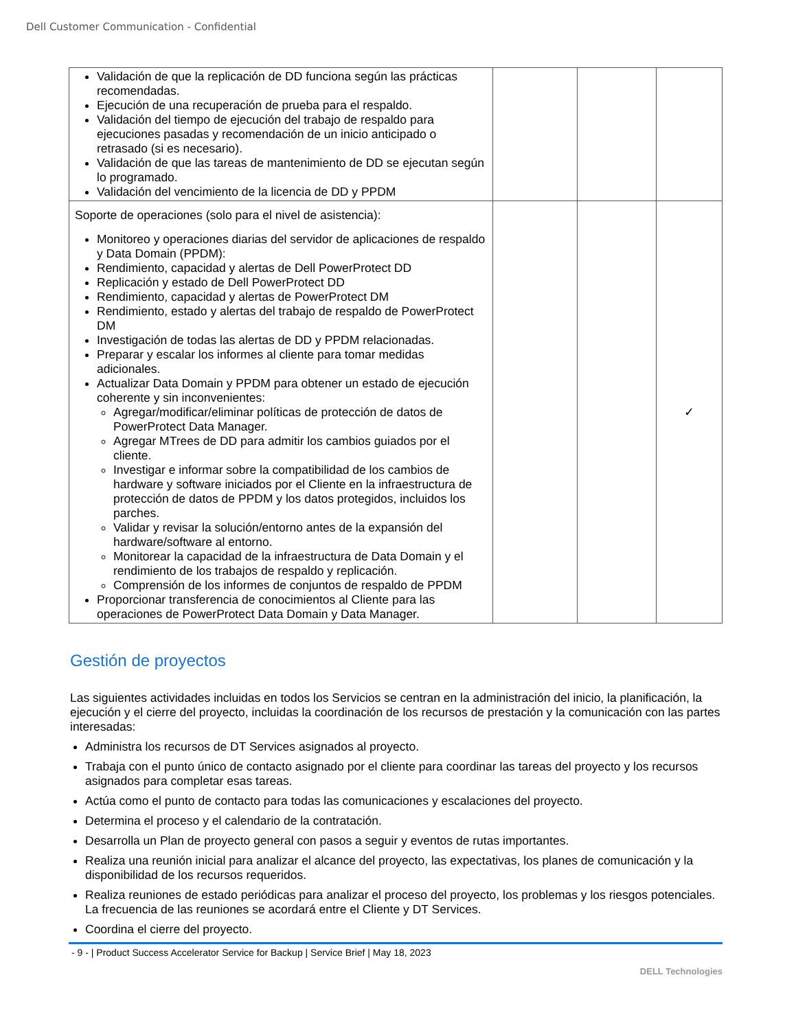Dell Customer Communication - Confidential
| Validación de que la replicación de DD funciona según las prácticas recomendadas. Ejecución de una recuperación de prueba para el respaldo. Validación del tiempo de ejecución del trabajo de respaldo para ejecuciones pasadas y recomendación de un inicio anticipado o retrasado (si es necesario). Validación de que las tareas de mantenimiento de DD se ejecutan según lo programado. Validación del vencimiento de la licencia de DD y PPDM | | | |
| Soporte de operaciones (solo para el nivel de asistencia): Monitoreo y operaciones diarias del servidor de aplicaciones de respaldo y Data Domain (PPDM): Rendimiento, capacidad y alertas de Dell PowerProtect DD Replicación y estado de Dell PowerProtect DD Rendimiento, capacidad y alertas de PowerProtect DM Rendimiento, estado y alertas del trabajo de respaldo de PowerProtect DM Investigación de todas las alertas de DD y PPDM relacionadas. Preparar y escalar los informes al cliente para tomar medidas adicionales. Actualizar Data Domain y PPDM para obtener un estado de ejecución coherente y sin inconvenientes: Agregar/modificar/eliminar políticas de protección de datos de PowerProtect Data Manager. Agregar MTrees de DD para admitir los cambios guiados por el cliente. Investigar e informar sobre la compatibilidad de los cambios de hardware y software iniciados por el Cliente en la infraestructura de protección de datos de PPDM y los datos protegidos, incluidos los parches. Validar y revisar la solución/entorno antes de la expansión del hardware/software al entorno. Monitorear la capacidad de la infraestructura de Data Domain y el rendimiento de los trabajos de respaldo y replicación. Comprensión de los informes de conjuntos de respaldo de PPDM Proporcionar transferencia de conocimientos al Cliente para las operaciones de PowerProtect Data Domain y Data Manager. | | | ✓ |
Gestión de proyectos
Las siguientes actividades incluidas en todos los Servicios se centran en la administración del inicio, la planificación, la ejecución y el cierre del proyecto, incluidas la coordinación de los recursos de prestación y la comunicación con las partes interesadas:
Administra los recursos de DT Services asignados al proyecto.
Trabaja con el punto único de contacto asignado por el cliente para coordinar las tareas del proyecto y los recursos asignados para completar esas tareas.
Actúa como el punto de contacto para todas las comunicaciones y escalaciones del proyecto.
Determina el proceso y el calendario de la contratación.
Desarrolla un Plan de proyecto general con pasos a seguir y eventos de rutas importantes.
Realiza una reunión inicial para analizar el alcance del proyecto, las expectativas, los planes de comunicación y la disponibilidad de los recursos requeridos.
Realiza reuniones de estado periódicas para analizar el proceso del proyecto, los problemas y los riesgos potenciales. La frecuencia de las reuniones se acordará entre el Cliente y DT Services.
Coordina el cierre del proyecto.
- 9 - | Product Success Accelerator Service for Backup | Service Brief | May 18, 2023
DELL Technologies